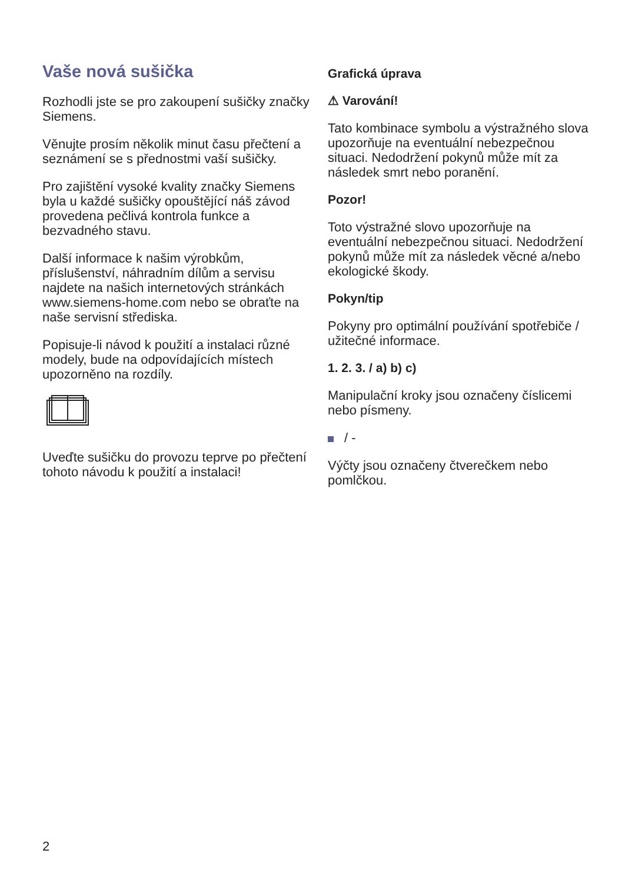Vaše nová sušička
Rozhodli jste se pro zakoupení sušičky značky Siemens.
Věnujte prosím několik minut času přečtení a seznámení se s přednostmi vaší sušičky.
Pro zajištění vysoké kvality značky Siemens byla u každé sušičky opouštějící náš závod provedena pečlivá kontrola funkce a bezvadného stavu.
Další informace k našim výrobkům, příslušenství, náhradním dílům a servisu najdete na našich internetových stránkách www.siemens-home.com nebo se obraťte na naše servisní střediska.
Popisuje-li návod k použití a instalaci různé modely, bude na odpovídajících místech upozorněno na rozdíly.
Uveďte sušičku do provozu teprve po přečtení tohoto návodu k použití a instalaci!
Grafická úprava
⚠ Varování!
Tato kombinace symbolu a výstražného slova upozorňuje na eventuální nebezpečnou situaci. Nedodržení pokynů může mít za následek smrt nebo poranění.
Pozor!
Toto výstražné slovo upozorňuje na eventuální nebezpečnou situaci. Nedodržení pokynů může mít za následek věcné a/nebo ekologické škody.
Pokyn/tip
Pokyny pro optimální používání spotřebiče / užitečné informace.
1. 2. 3. / a) b) c)
Manipulační kroky jsou označeny číslicemi nebo písmeny.
/ -
Výčty jsou označeny čtverečkem nebo pomlčkou.
2